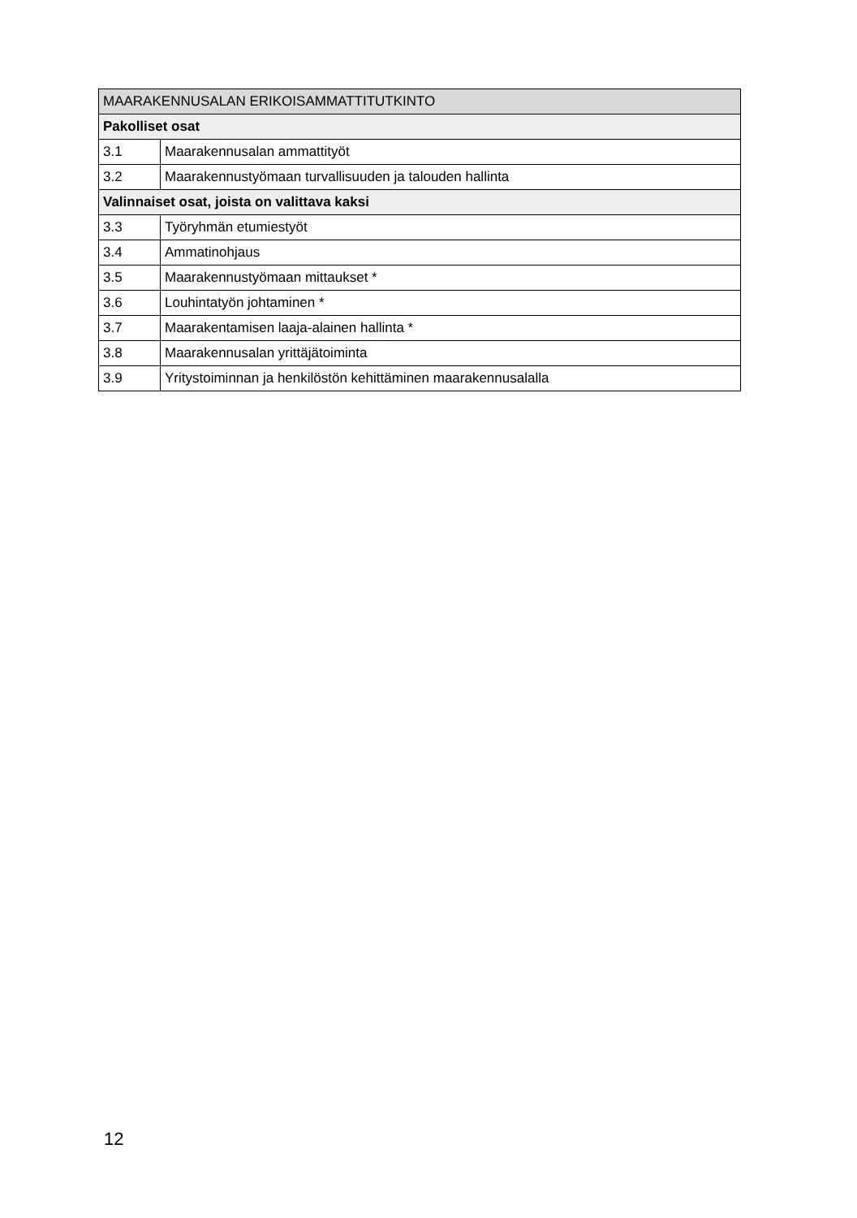| MAARAKENNUSALAN ERIKOISAMMATTITUTKINTO | |
| --- | --- |
| Pakolliset osat | |
| 3.1 | Maarakennusalan ammattityöt |
| 3.2 | Maarakennustyömaan turvallisuuden ja talouden hallinta |
| Valinnaiset osat, joista on valittava kaksi | |
| 3.3 | Työryhmän etumiestyöt |
| 3.4 | Ammatinohjaus |
| 3.5 | Maarakennustyömaan mittaukset * |
| 3.6 | Louhintatyön johtaminen * |
| 3.7 | Maarakentamisen laaja-alainen hallinta * |
| 3.8 | Maarakennusalan yrittäjätoiminta |
| 3.9 | Yritystoiminnan ja henkilöstön kehittäminen maarakennusalalla |
12